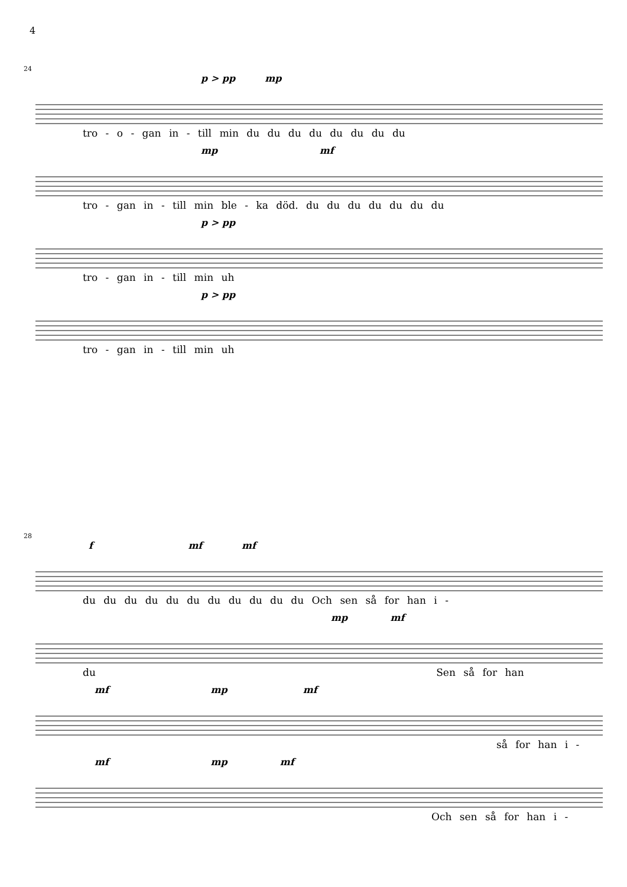4
24
p > pp mp
tro - o - gan in - till min du du du du du du du du
mp mf
tro - gan in - till min ble - ka död. du du du du du du du
p > pp
tro - gan in - till min uh
p > pp
tro - gan in - till min uh
28
f mf mf
du du du du du du du du du du du Och sen så for han i -
mp mf
du Sen så for han
mf mp mf
så for han i -
mf mp mf
Och sen så for han i -